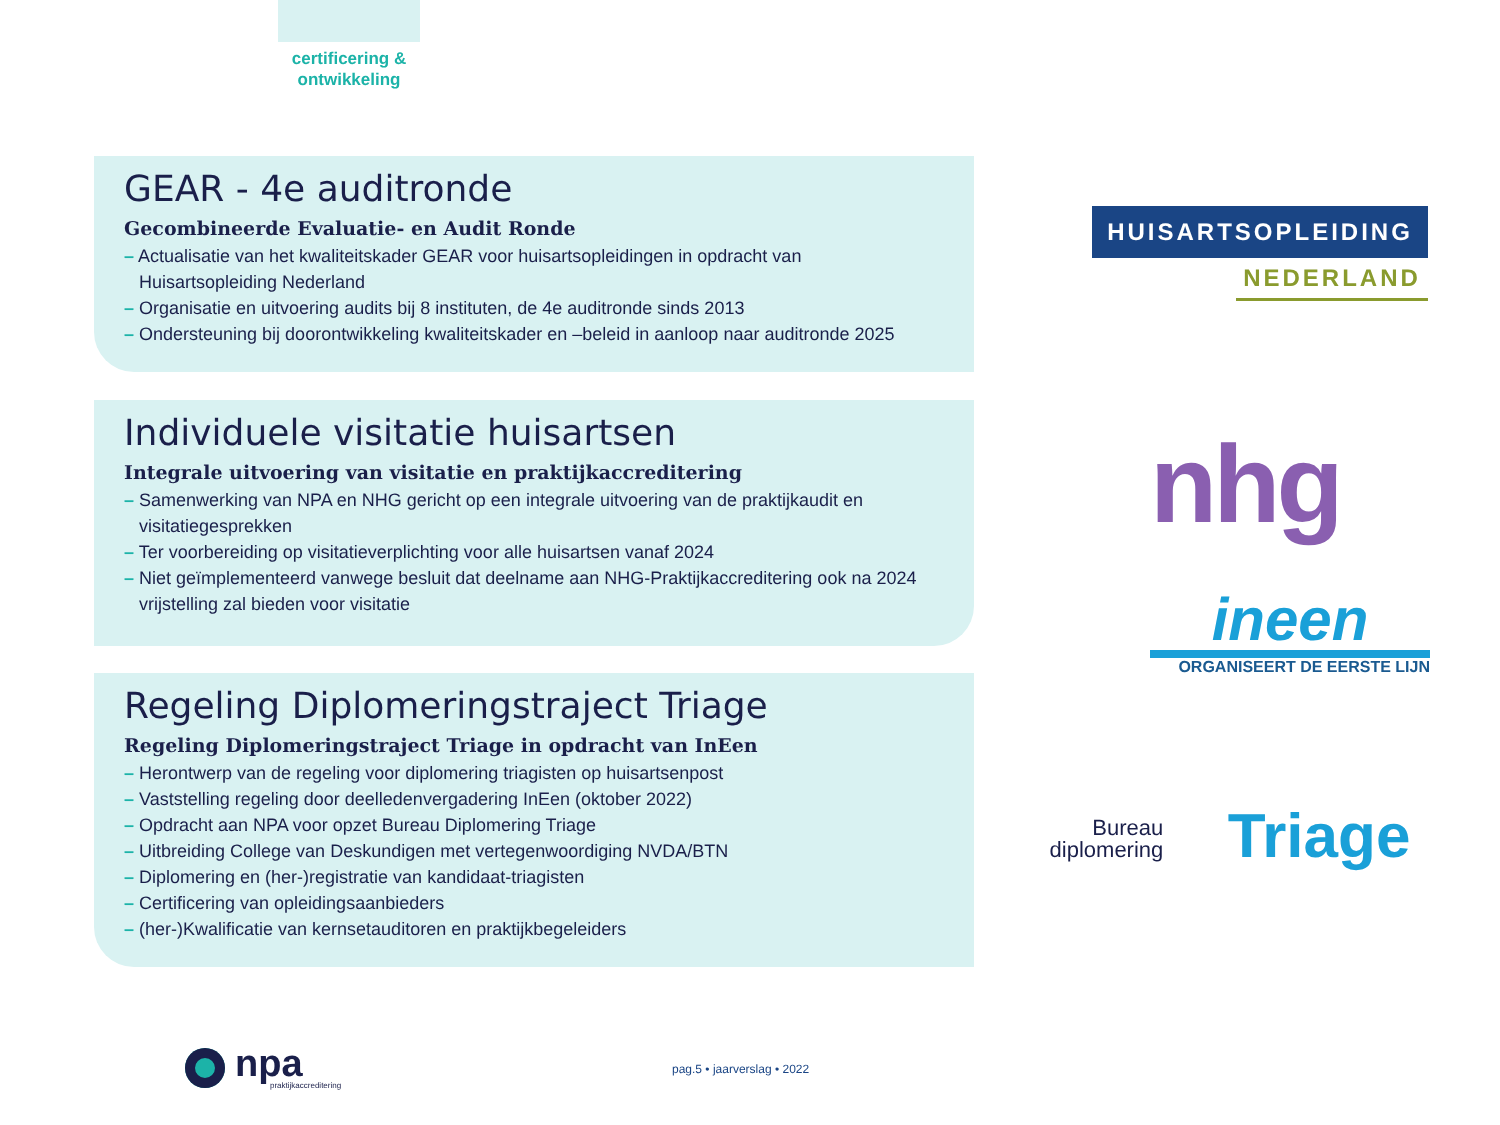certificering &
ontwikkeling
GEAR - 4e auditronde
Gecombineerde Evaluatie- en Audit Ronde
– Actualisatie van het kwaliteitskader GEAR voor huisartsopleidingen in opdracht van Huisartsopleiding Nederland
– Organisatie en uitvoering audits bij 8 instituten, de 4e auditronde sinds 2013
– Ondersteuning bij doorontwikkeling kwaliteitskader en –beleid in aanloop naar auditronde 2025
Individuele visitatie huisartsen
Integrale uitvoering van visitatie en praktijkaccreditering
– Samenwerking van NPA en NHG gericht op een integrale uitvoering van de praktijkaudit en visitatiegesprekken
– Ter voorbereiding op visitatieverplichting voor alle huisartsen vanaf 2024
– Niet geïmplementeerd vanwege besluit dat deelname aan NHG-Praktijkaccreditering ook na 2024 vrijstelling zal bieden voor visitatie
Regeling Diplomeringstraject Triage
Regeling Diplomeringstraject Triage in opdracht van InEen
– Herontwerp van de regeling voor diplomering triagisten op huisartsenpost
– Vaststelling regeling door deelledenvergadering InEen (oktober 2022)
– Opdracht aan NPA voor opzet Bureau Diplomering Triage
– Uitbreiding College van Deskundigen met vertegenwoordiging NVDA/BTN
– Diplomering en (her-)registratie van kandidaat-triagisten
– Certificering van opleidingsaanbieders
– (her-)Kwalificatie van kernsetauditoren en praktijkbegeleiders
HUISARTSOPLEIDING
NEDERLAND
nhg
ineen
ORGANISEERT DE EERSTE LIJN
Bureau
diplomering Triage
npa
praktijkaccreditering
pag.5 • jaarverslag • 2022